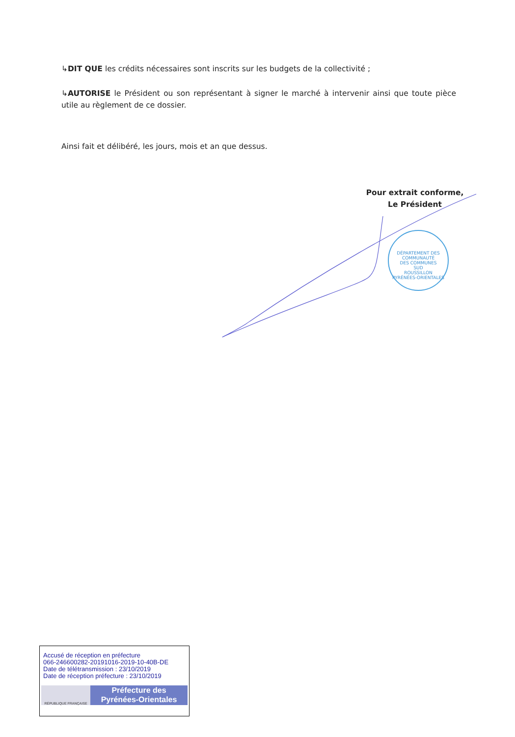↳DIT QUE les crédits nécessaires sont inscrits sur les budgets de la collectivité ;
↳AUTORISE le Président ou son représentant à signer le marché à intervenir ainsi que toute pièce utile au règlement de ce dossier.
Ainsi fait et délibéré, les jours, mois et an que dessus.
Pour extrait conforme,
Le Président
DÉPARTEMENT DES
COMMUNAUTÉ
DES COMMUNES
SUD
ROUSSILLON
PYRÉNÉES-ORIENTALES
Accusé de réception en préfecture
066-246600282-20191016-2019-10-40B-DE
Date de télétransmission : 23/10/2019
Date de réception préfecture : 23/10/2019
RÉPUBLIQUE FRANÇAISE
Préfecture des
Pyrénées-Orientales